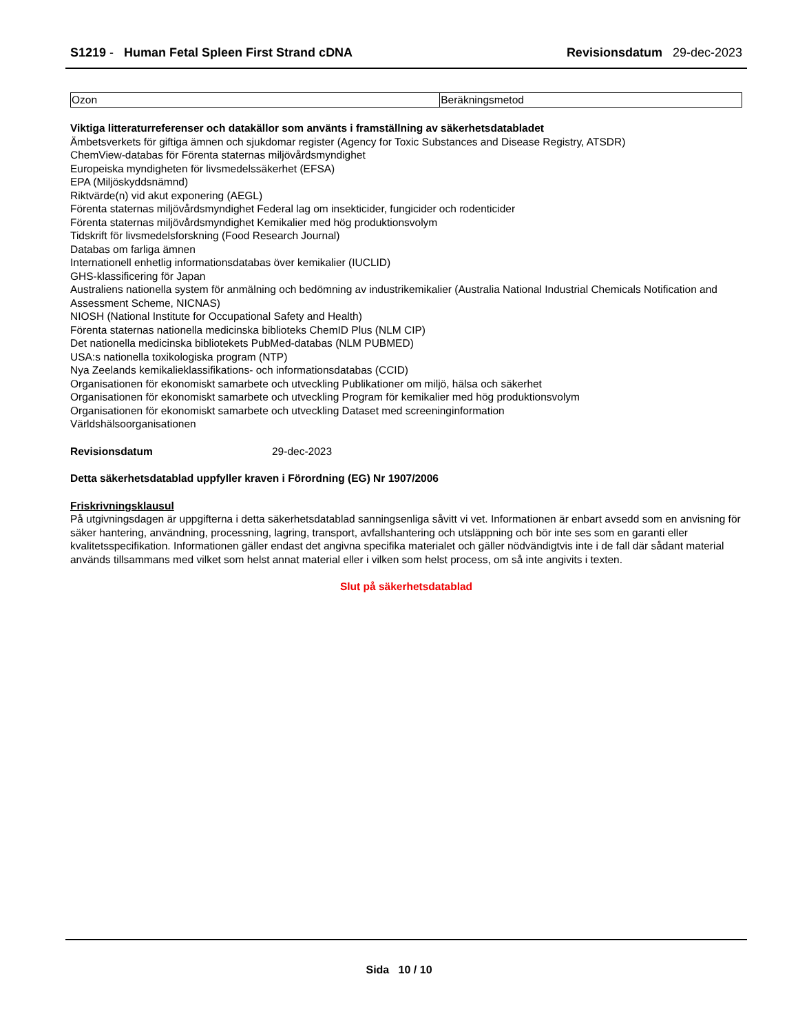S1219 - Human Fetal Spleen First Strand cDNA
Revisionsdatum 29-dec-2023
| Ozon | Beräkningsmetod |
Viktiga litteraturreferenser och datakällor som använts i framställning av säkerhetsdatabladet
Ämbetsverkets för giftiga ämnen och sjukdomar register (Agency for Toxic Substances and Disease Registry, ATSDR)
ChemView-databas för Förenta staternas miljövårdsmyndighet
Europeiska myndigheten för livsmedelssäkerhet (EFSA)
EPA (Miljöskyddsnämnd)
Riktvärde(n) vid akut exponering (AEGL)
Förenta staternas miljövårdsmyndighet Federal lag om insekticider, fungicider och rodenticider
Förenta staternas miljövårdsmyndighet Kemikalier med hög produktionsvolym
Tidskrift för livsmedelsforskning (Food Research Journal)
Databas om farliga ämnen
Internationell enhetlig informationsdatabas över kemikalier (IUCLID)
GHS-klassificering för Japan
Australiens nationella system för anmälning och bedömning av industrikemikalier (Australia National Industrial Chemicals Notification and Assessment Scheme, NICNAS)
NIOSH (National Institute for Occupational Safety and Health)
Förenta staternas nationella medicinska biblioteks ChemID Plus (NLM CIP)
Det nationella medicinska bibliotekets PubMed-databas (NLM PUBMED)
USA:s nationella toxikologiska program (NTP)
Nya Zeelands kemikalieklassifikations- och informationsdatabas (CCID)
Organisationen för ekonomiskt samarbete och utveckling Publikationer om miljö, hälsa och säkerhet
Organisationen för ekonomiskt samarbete och utveckling Program för kemikalier med hög produktionsvolym
Organisationen för ekonomiskt samarbete och utveckling Dataset med screeninginformation
Världshälsoorganisationen
Revisionsdatum 29-dec-2023
Detta säkerhetsdatablad uppfyller kraven i Förordning (EG) Nr 1907/2006
Friskrivningsklausul
På utgivningsdagen är uppgifterna i detta säkerhetsdatablad sanningsenliga såvitt vi vet. Informationen är enbart avsedd som en anvisning för säker hantering, användning, processning, lagring, transport, avfallshantering och utsläppning och bör inte ses som en garanti eller kvalitetsspecifikation. Informationen gäller endast det angivna specifika materialet och gäller nödvändigtvis inte i de fall där sådant material används tillsammans med vilket som helst annat material eller i vilken som helst process, om så inte angivits i texten.
Slut på säkerhetsdatablad
Sida 10 / 10